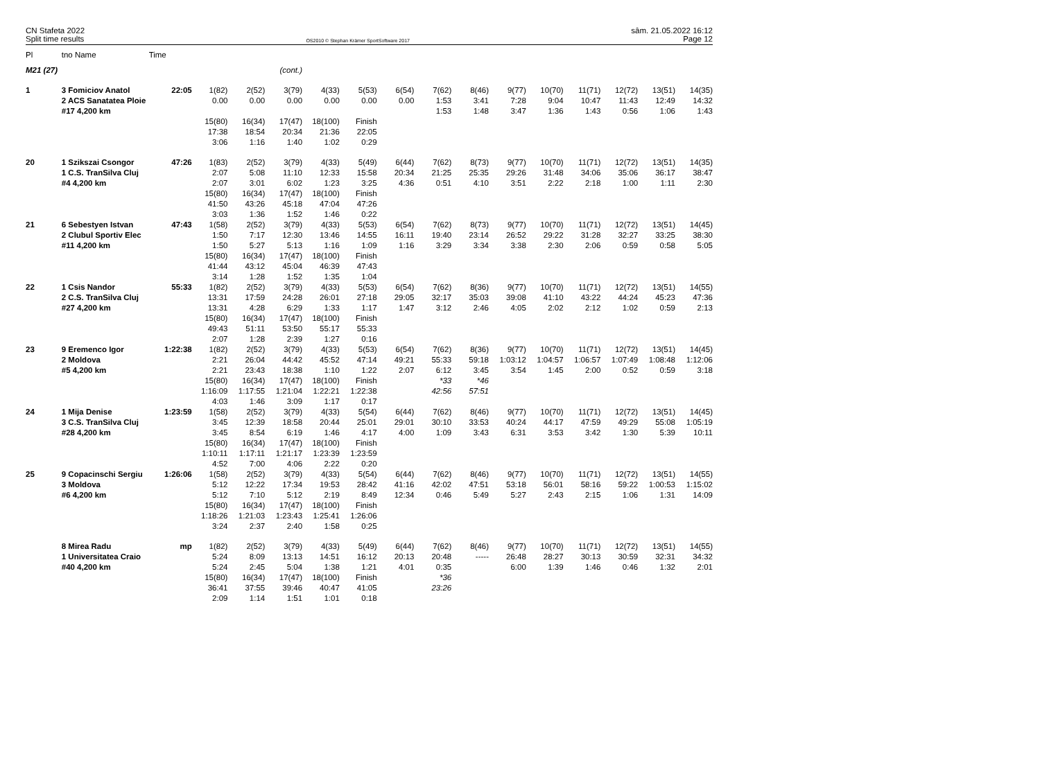CN Stafeta 2022
Split time results
OS2010 © Stephan Krämer SportSoftware 2017
sâm. 21.05.2022 16:12
Page 12
| Pl | tno Name | Time | | | | | | | | | | | | | | |
| --- | --- | --- | --- | --- | --- | --- | --- | --- | --- | --- | --- | --- | --- | --- | --- | --- |
| M21 (27) | | | | | (cont.) | | | | | | | | | | | |
| 1 | 3 Fomiciov Anatol | 22:05 | 1(82) | 2(52) | 3(79) | 4(33) | 5(53) | 6(54) | 7(62) | 8(46) | 9(77) | 10(70) | 11(71) | 12(72) | 13(51) | 14(35) |
| | 2 ACS Sanatatea Ploie | | 0.00 | 0.00 | 0.00 | 0.00 | 0.00 | 0.00 | 1:53 | 3:41 | 7:28 | 9:04 | 10:47 | 11:43 | 12:49 | 14:32 |
| | #17 4,200 km | | | | | | | | 1:53 | 1:48 | 3:47 | 1:36 | 1:43 | 0:56 | 1:06 | 1:43 |
| | | | 15(80) | 16(34) | 17(47) | 18(100) | Finish | | | | | | | | | |
| | | | 17:38 | 18:54 | 20:34 | 21:36 | 22:05 | | | | | | | | | |
| | | | 3:06 | 1:16 | 1:40 | 1:02 | 0:29 | | | | | | | | | |
| 20 | 1 Szikszai Csongor | 47:26 | 1(83) | 2(52) | 3(79) | 4(33) | 5(49) | 6(44) | 7(62) | 8(73) | 9(77) | 10(70) | 11(71) | 12(72) | 13(51) | 14(35) |
| | 1 C.S. TranSilva Cluj | | 2:07 | 5:08 | 11:10 | 12:33 | 15:58 | 20:34 | 21:25 | 25:35 | 29:26 | 31:48 | 34:06 | 35:06 | 36:17 | 38:47 |
| | #4 4,200 km | | 2:07 | 3:01 | 6:02 | 1:23 | 3:25 | 4:36 | 0:51 | 4:10 | 3:51 | 2:22 | 2:18 | 1:00 | 1:11 | 2:30 |
| | | | 15(80) | 16(34) | 17(47) | 18(100) | Finish | | | | | | | | | |
| | | | 41:50 | 43:26 | 45:18 | 47:04 | 47:26 | | | | | | | | | |
| | | | 3:03 | 1:36 | 1:52 | 1:46 | 0:22 | | | | | | | | | |
| 21 | 6 Sebestyen Istvan | 47:43 | 1(58) | 2(52) | 3(79) | 4(33) | 5(53) | 6(54) | 7(62) | 8(73) | 9(77) | 10(70) | 11(71) | 12(72) | 13(51) | 14(45) |
| | 2 Clubul Sportiv Elec | | 1:50 | 7:17 | 12:30 | 13:46 | 14:55 | 16:11 | 19:40 | 23:14 | 26:52 | 29:22 | 31:28 | 32:27 | 33:25 | 38:30 |
| | #11 4,200 km | | 1:50 | 5:27 | 5:13 | 1:16 | 1:09 | 1:16 | 3:29 | 3:34 | 3:38 | 2:30 | 2:06 | 0:59 | 0:58 | 5:05 |
| | | | 15(80) | 16(34) | 17(47) | 18(100) | Finish | | | | | | | | | |
| | | | 41:44 | 43:12 | 45:04 | 46:39 | 47:43 | | | | | | | | | |
| | | | 3:14 | 1:28 | 1:52 | 1:35 | 1:04 | | | | | | | | | |
| 22 | 1 Csis Nandor | 55:33 | 1(82) | 2(52) | 3(79) | 4(33) | 5(53) | 6(54) | 7(62) | 8(36) | 9(77) | 10(70) | 11(71) | 12(72) | 13(51) | 14(55) |
| | 2 C.S. TranSilva Cluj | | 13:31 | 17:59 | 24:28 | 26:01 | 27:18 | 29:05 | 32:17 | 35:03 | 39:08 | 41:10 | 43:22 | 44:24 | 45:23 | 47:36 |
| | #27 4,200 km | | 13:31 | 4:28 | 6:29 | 1:33 | 1:17 | 1:47 | 3:12 | 2:46 | 4:05 | 2:02 | 2:12 | 1:02 | 0:59 | 2:13 |
| | | | 15(80) | 16(34) | 17(47) | 18(100) | Finish | | | | | | | | | |
| | | | 49:43 | 51:11 | 53:50 | 55:17 | 55:33 | | | | | | | | | |
| | | | 2:07 | 1:28 | 2:39 | 1:27 | 0:16 | | | | | | | | | |
| 23 | 9 Eremenco Igor | 1:22:38 | 1(82) | 2(52) | 3(79) | 4(33) | 5(53) | 6(54) | 7(62) | 8(36) | 9(77) | 10(70) | 11(71) | 12(72) | 13(51) | 14(45) |
| | 2 Moldova | | 2:21 | 26:04 | 44:42 | 45:52 | 47:14 | 49:21 | 55:33 | 59:18 | 1:03:12 | 1:04:57 | 1:06:57 | 1:07:49 | 1:08:48 | 1:12:06 |
| | #5 4,200 km | | 2:21 | 23:43 | 18:38 | 1:10 | 1:22 | 2:07 | 6:12 | 3:45 | 3:54 | 1:45 | 2:00 | 0:52 | 0:59 | 3:18 |
| | | | 15(80) | 16(34) | 17(47) | 18(100) | Finish | | *33 | *46 | | | | | | |
| | | | 1:16:09 | 1:17:55 | 1:21:04 | 1:22:21 | 1:22:38 | | 42:56 | 57:51 | | | | | | |
| | | | 4:03 | 1:46 | 3:09 | 1:17 | 0:17 | | | | | | | | | |
| 24 | 1 Mija Denise | 1:23:59 | 1(58) | 2(52) | 3(79) | 4(33) | 5(54) | 6(44) | 7(62) | 8(46) | 9(77) | 10(70) | 11(71) | 12(72) | 13(51) | 14(45) |
| | 3 C.S. TranSilva Cluj | | 3:45 | 12:39 | 18:58 | 20:44 | 25:01 | 29:01 | 30:10 | 33:53 | 40:24 | 44:17 | 47:59 | 49:29 | 55:08 | 1:05:19 |
| | #28 4,200 km | | 3:45 | 8:54 | 6:19 | 1:46 | 4:17 | 4:00 | 1:09 | 3:43 | 6:31 | 3:53 | 3:42 | 1:30 | 5:39 | 10:11 |
| | | | 15(80) | 16(34) | 17(47) | 18(100) | Finish | | | | | | | | | |
| | | | 1:10:11 | 1:17:11 | 1:21:17 | 1:23:39 | 1:23:59 | | | | | | | | | |
| | | | 4:52 | 7:00 | 4:06 | 2:22 | 0:20 | | | | | | | | | |
| 25 | 9 Copacinschi Sergiu | 1:26:06 | 1(58) | 2(52) | 3(79) | 4(33) | 5(54) | 6(44) | 7(62) | 8(46) | 9(77) | 10(70) | 11(71) | 12(72) | 13(51) | 14(55) |
| | 3 Moldova | | 5:12 | 12:22 | 17:34 | 19:53 | 28:42 | 41:16 | 42:02 | 47:51 | 53:18 | 56:01 | 58:16 | 59:22 | 1:00:53 | 1:15:02 |
| | #6 4,200 km | | 5:12 | 7:10 | 5:12 | 2:19 | 8:49 | 12:34 | 0:46 | 5:49 | 5:27 | 2:43 | 2:15 | 1:06 | 1:31 | 14:09 |
| | | | 15(80) | 16(34) | 17(47) | 18(100) | Finish | | | | | | | | | |
| | | | 1:18:26 | 1:21:03 | 1:23:43 | 1:25:41 | 1:26:06 | | | | | | | | | |
| | | | 3:24 | 2:37 | 2:40 | 1:58 | 0:25 | | | | | | | | | |
| | 8 Mirea Radu | mp | 1(82) | 2(52) | 3(79) | 4(33) | 5(49) | 6(44) | 7(62) | 8(46) | 9(77) | 10(70) | 11(71) | 12(72) | 13(51) | 14(55) |
| | 1 Universitatea Craio | | 5:24 | 8:09 | 13:13 | 14:51 | 16:12 | 20:13 | 20:48 | ----- | 26:48 | 28:27 | 30:13 | 30:59 | 32:31 | 34:32 |
| | #40 4,200 km | | 5:24 | 2:45 | 5:04 | 1:38 | 1:21 | 4:01 | 0:35 | | 6:00 | 1:39 | 1:46 | 0:46 | 1:32 | 2:01 |
| | | | 15(80) | 16(34) | 17(47) | 18(100) | Finish | | *36 | | | | | | | |
| | | | 36:41 | 37:55 | 39:46 | 40:47 | 41:05 | | 23:26 | | | | | | | |
| | | | 2:09 | 1:14 | 1:51 | 1:01 | 0:18 | | | | | | | | | |